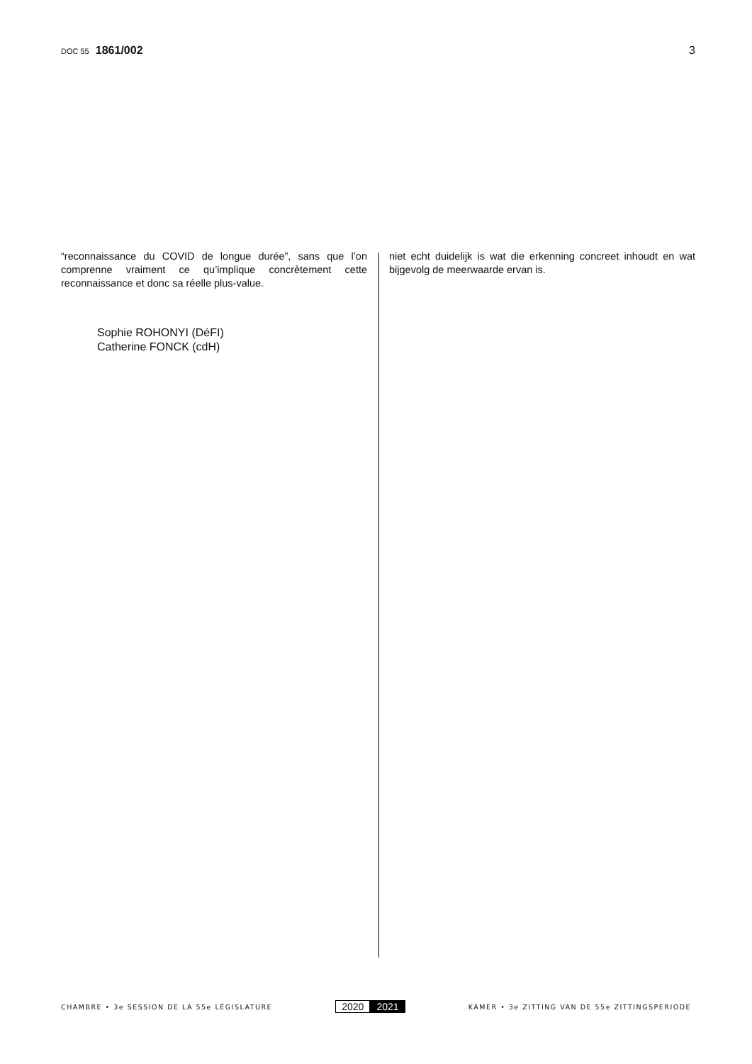DOC 55 1861/002 3
“reconnaissance du COVID de longue durée”, sans que l’on comprenne vraiment ce qu’implique concrètement cette reconnaissance et donc sa réelle plus-value.
Sophie ROHONYI (DéFI)
Catherine FONCK (cdH)
niet echt duidelijk is wat die erkenning concreet inhoudt en wat bijgevolg de meerwaarde ervan is.
CHAMBRE • 3e SESSION DE LA 55e LÉGISLATURE
2020 2021
KAMER • 3e ZITTING VAN DE 55e ZITTINGSPERIODE